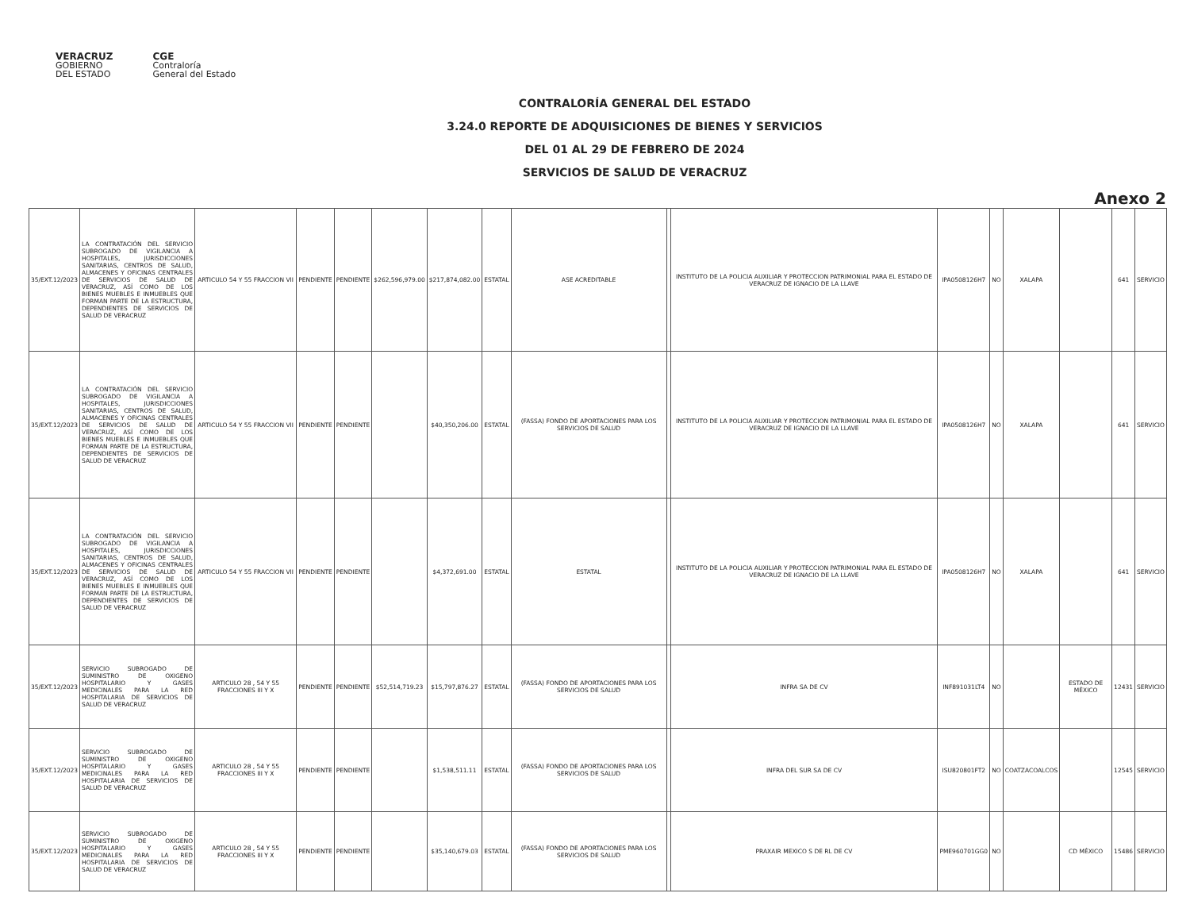VERACRUZ
GOBIERNO
DEL ESTADO
CGE
Contraloría
General del Estado
CONTRALORÍA GENERAL DEL ESTADO
3.24.0 REPORTE DE ADQUISICIONES DE BIENES Y SERVICIOS
DEL 01 AL 29 DE FEBRERO DE 2024
SERVICIOS DE SALUD DE VERACRUZ
Anexo 2
| 35/EXT.12/2023 | LA CONTRATACIÓN DEL SERVICIO SUBROGADO DE VIGILANCIA A HOSPITALES, JURISDICCIONES SANITARIAS, CENTROS DE SALUD, ALMACENES Y OFICINAS CENTRALES DE SERVICIOS DE SALUD DE VERACRUZ, ASÍ COMO DE LOS BIENES MUEBLES E INMUEBLES QUE FORMAN PARTE DE LA ESTRUCTURA, DEPENDIENTES DE SERVICIOS DE SALUD DE VERACRUZ | ARTICULO 54 Y 55 FRACCION VII | PENDIENTE | PENDIENTE | $262,596,979.00 | $217,874,082.00 | ESTATAL | ASE ACREDITABLE | | INSTITUTO DE LA POLICIA AUXILIAR Y PROTECCION PATRIMONIAL PARA EL ESTADO DE VERACRUZ DE IGNACIO DE LA LLAVE | IPA0508126H7 | NO | XALAPA | | 641 | SERVICIO |
| 35/EXT.12/2023 | LA CONTRATACIÓN DEL SERVICIO SUBROGADO DE VIGILANCIA A HOSPITALES, JURISDICCIONES SANITARIAS, CENTROS DE SALUD, ALMACENES Y OFICINAS CENTRALES DE SERVICIOS DE SALUD DE VERACRUZ, ASÍ COMO DE LOS BIENES MUEBLES E INMUEBLES QUE FORMAN PARTE DE LA ESTRUCTURA, DEPENDIENTES DE SERVICIOS DE SALUD DE VERACRUZ | ARTICULO 54 Y 55 FRACCION VII | PENDIENTE | PENDIENTE | | $40,350,206.00 | ESTATAL | (FASSA) FONDO DE APORTACIONES PARA LOS SERVICIOS DE SALUD | | INSTITUTO DE LA POLICIA AUXILIAR Y PROTECCION PATRIMONIAL PARA EL ESTADO DE VERACRUZ DE IGNACIO DE LA LLAVE | IPA0508126H7 | NO | XALAPA | | 641 | SERVICIO |
| 35/EXT.12/2023 | LA CONTRATACIÓN DEL SERVICIO SUBROGADO DE VIGILANCIA A HOSPITALES, JURISDICCIONES SANITARIAS, CENTROS DE SALUD, ALMACENES Y OFICINAS CENTRALES DE SERVICIOS DE SALUD DE VERACRUZ, ASÍ COMO DE LOS BIENES MUEBLES E INMUEBLES QUE FORMAN PARTE DE LA ESTRUCTURA, DEPENDIENTES DE SERVICIOS DE SALUD DE VERACRUZ | ARTICULO 54 Y 55 FRACCION VII | PENDIENTE | PENDIENTE | | $4,372,691.00 | ESTATAL | ESTATAL | | INSTITUTO DE LA POLICIA AUXILIAR Y PROTECCION PATRIMONIAL PARA EL ESTADO DE VERACRUZ DE IGNACIO DE LA LLAVE | IPA0508126H7 | NO | XALAPA | | 641 | SERVICIO |
| 35/EXT.12/2023 | SERVICIO SUBROGADO DE SUMINISTRO DE OXIGENO HOSPITALARIO Y GASES MEDICINALES PARA LA RED HOSPITALARIA DE SERVICIOS DE SALUD DE VERACRUZ | ARTICULO 28 , 54 Y 55 FRACCIONES III Y X | PENDIENTE | PENDIENTE | $52,514,719.23 | $15,797,876.27 | ESTATAL | (FASSA) FONDO DE APORTACIONES PARA LOS SERVICIOS DE SALUD | | INFRA SA DE CV | INF891031LT4 | NO | | ESTADO DE MÉXICO | 12431 | SERVICIO |
| 35/EXT.12/2023 | SERVICIO SUBROGADO DE SUMINISTRO DE OXIGENO HOSPITALARIO Y GASES MEDICINALES PARA LA RED HOSPITALARIA DE SERVICIOS DE SALUD DE VERACRUZ | ARTICULO 28 , 54 Y 55 FRACCIONES III Y X | PENDIENTE | PENDIENTE | | $1,538,511.11 | ESTATAL | (FASSA) FONDO DE APORTACIONES PARA LOS SERVICIOS DE SALUD | | INFRA DEL SUR SA DE CV | ISU820801FT2 | NO | COATZACOALCOS | | 12545 | SERVICIO |
| 35/EXT.12/2023 | SERVICIO SUBROGADO DE SUMINISTRO DE OXIGENO HOSPITALARIO Y GASES MEDICINALES PARA LA RED HOSPITALARIA DE SERVICIOS DE SALUD DE VERACRUZ | ARTICULO 28 , 54 Y 55 FRACCIONES III Y X | PENDIENTE | PENDIENTE | | $35,140,679.03 | ESTATAL | (FASSA) FONDO DE APORTACIONES PARA LOS SERVICIOS DE SALUD | | PRAXAIR MEXICO S DE RL DE CV | PME960701GG0 | NO | | CD MÉXICO | 15486 | SERVICIO |